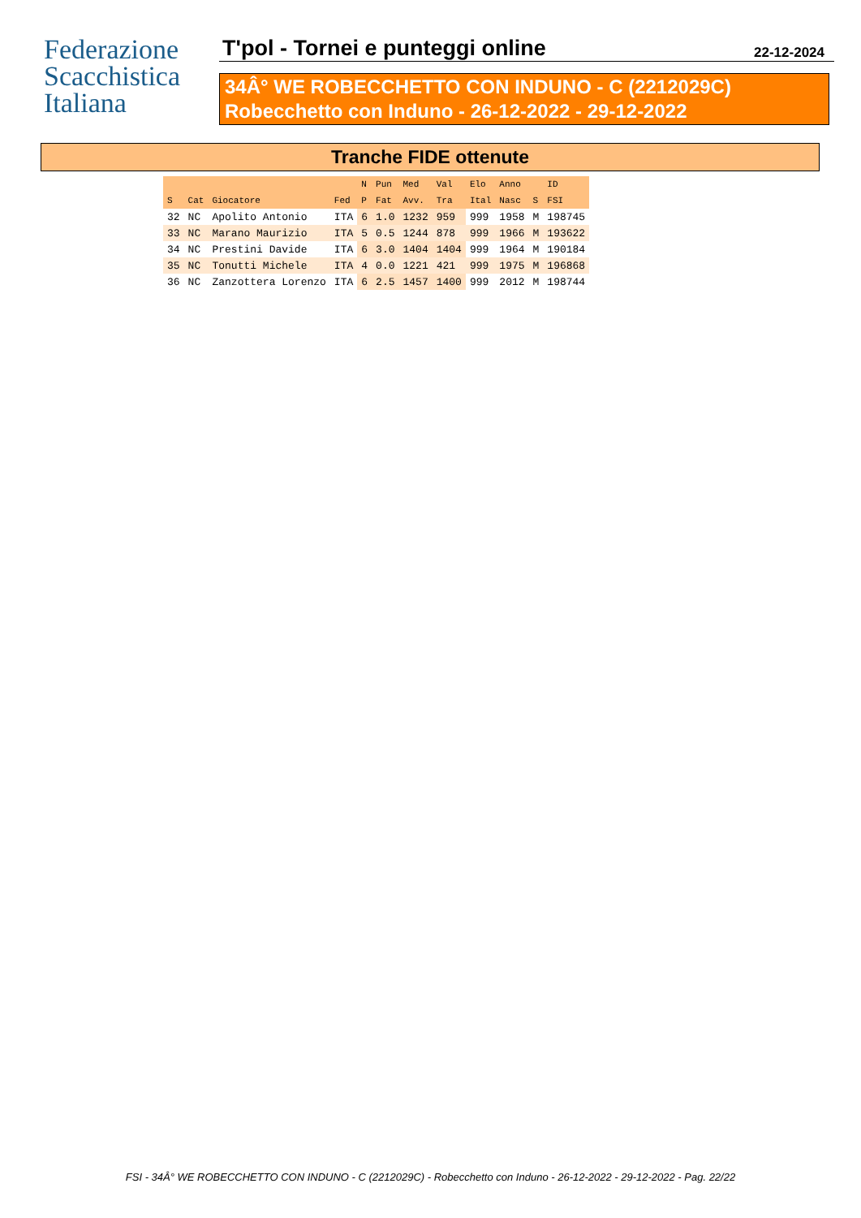Federazione
Scacchistica
Italiana
T'pol - Tornei e punteggi online 22-12-2024
34Â° WE ROBECCHETTO CON INDUNO - C (2212029C)
Robecchetto con Induno - 26-12-2022 - 29-12-2022
Tranche FIDE ottenute
| | | | | N | Pun | Med | Val | Elo | Anno | | ID |
| --- | --- | --- | --- | --- | --- | --- | --- | --- | --- | --- | --- |
| S | Cat | Giocatore | Fed | P | Fat | Avv. | Tra | Ital | Nasc | S | FSI |
| 32 | NC | Apolito Antonio | ITA | 6 | 1.0 | 1232 | 959 | 999 | 1958 | M | 198745 |
| 33 | NC | Marano Maurizio | ITA | 5 | 0.5 | 1244 | 878 | 999 | 1966 | M | 193622 |
| 34 | NC | Prestini Davide | ITA | 6 | 3.0 | 1404 | 1404 | 999 | 1964 | M | 190184 |
| 35 | NC | Tonutti Michele | ITA | 4 | 0.0 | 1221 | 421 | 999 | 1975 | M | 196868 |
| 36 | NC | Zanzottera Lorenzo | ITA | 6 | 2.5 | 1457 | 1400 | 999 | 2012 | M | 198744 |
FSI - 34Â° WE ROBECCHETTO CON INDUNO - C (2212029C) - Robecchetto con Induno - 26-12-2022 - 29-12-2022 - Pag. 22/22